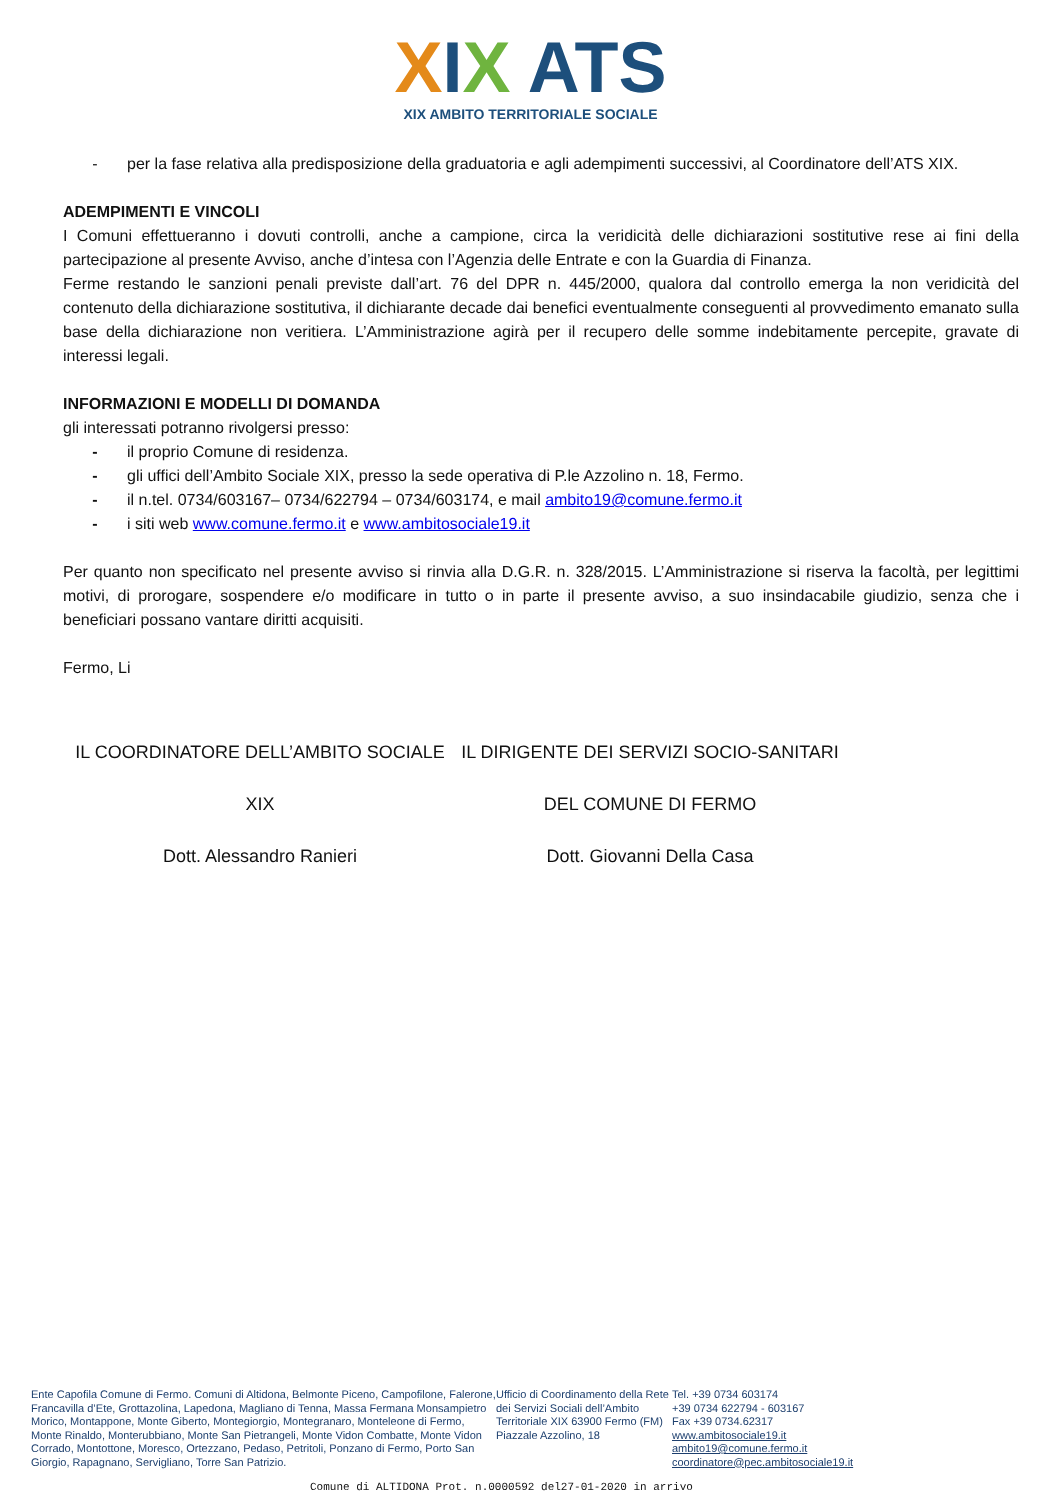XIX ATS
XIX AMBITO TERRITORIALE SOCIALE
- per la fase relativa alla predisposizione della graduatoria e agli adempimenti successivi, al Coordinatore dell’ATS XIX.
ADEMPIMENTI E VINCOLI
I Comuni effettueranno i dovuti controlli, anche a campione, circa la veridicità delle dichiarazioni sostitutive rese ai fini della partecipazione al presente Avviso, anche d’intesa con l’Agenzia delle Entrate e con la Guardia di Finanza.
Ferme restando le sanzioni penali previste dall’art. 76 del DPR n. 445/2000, qualora dal controllo emerga la non veridicità del contenuto della dichiarazione sostitutiva, il dichiarante decade dai benefici eventualmente conseguenti al provvedimento emanato sulla base della dichiarazione non veritiera. L’Amministrazione agirà per il recupero delle somme indebitamente percepite, gravate di interessi legali.
INFORMAZIONI E MODELLI DI DOMANDA
gli interessati potranno rivolgersi presso:
- il proprio Comune di residenza.
- gli uffici dell’Ambito Sociale XIX, presso la sede operativa di P.le Azzolino n. 18, Fermo.
- il n.tel. 0734/603167– 0734/622794 – 0734/603174, e mail ambito19@comune.fermo.it
- i siti web www.comune.fermo.it e www.ambitosociale19.it
Per quanto non specificato nel presente avviso si rinvia alla D.G.R. n. 328/2015. L’Amministrazione si riserva la facoltà, per legittimi motivi, di prorogare, sospendere e/o modificare in tutto o in parte il presente avviso, a suo insindacabile giudizio, senza che i beneficiari possano vantare diritti acquisiti.
Fermo, Li
IL COORDINATORE DELL’AMBITO SOCIALE
XIX
Dott. Alessandro Ranieri
IL DIRIGENTE DEI SERVIZI SOCIO-SANITARI
DEL COMUNE DI FERMO
Dott. Giovanni Della Casa
Ente Capofila Comune di Fermo. Comuni di Altidona, Belmonte Piceno, Campofilone, Falerone, Francavilla d’Ete, Grottazolina, Lapedona, Magliano di Tenna, Massa Fermana Monsampietro Morico, Montappone, Monte Giberto, Montegiorgio, Montegranaro, Monteleone di Fermo, Monte Rinaldo, Monterubbiano, Monte San Pietrangeli, Monte Vidon Combatte, Monte Vidon Corrado, Montottone, Moresco, Ortezzano, Pedaso, Petritoli, Ponzano di Fermo, Porto San Giorgio, Rapagnano, Servigliano, Torre San Patrizio.
Ufficio di Coordinamento della Rete dei Servizi Sociali dell’Ambito Territoriale XIX 63900 Fermo (FM) Piazzale Azzolino, 18
Tel. +39 0734 603174
+39 0734 622794 - 603167
Fax +39 0734.62317
www.ambitosociale19.it
ambito19@comune.fermo.it
coordinatore@pec.ambitosociale19.it
Comune di ALTIDONA Prot. n.0000592 del27-01-2020 in arrivo